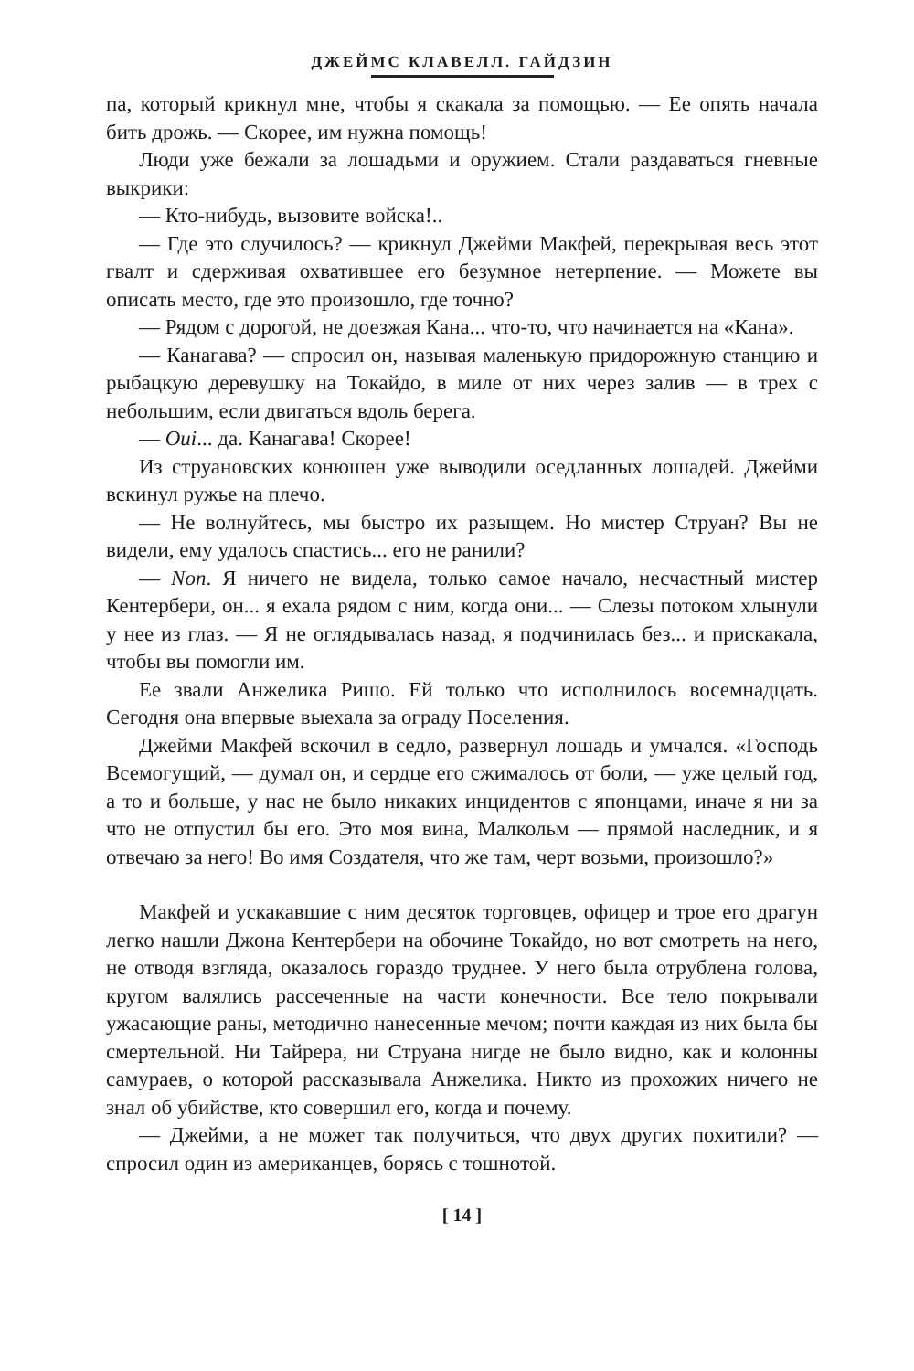ДЖЕЙМС КЛАВЕЛЛ. ГАЙДЗИН
па, который крикнул мне, чтобы я скакала за помощью. — Ее опять начала бить дрожь. — Скорее, им нужна помощь!
Люди уже бежали за лошадьми и оружием. Стали раздаваться гневные выкрики:
— Кто-нибудь, вызовите войска!..
— Где это случилось? — крикнул Джейми Макфей, перекрывая весь этот гвалт и сдерживая охватившее его безумное нетерпение. — Можете вы описать место, где это произошло, где точно?
— Рядом с дорогой, не доезжая Кана... что-то, что начинается на «Кана».
— Канагава? — спросил он, называя маленькую придорожную станцию и рыбацкую деревушку на Токайдо, в миле от них через залив — в трех с небольшим, если двигаться вдоль берега.
— Oui... да. Канагава! Скорее!
Из струановских конюшен уже выводили оседланных лошадей. Джейми вскинул ружье на плечо.
— Не волнуйтесь, мы быстро их разыщем. Но мистер Струан? Вы не видели, ему удалось спастись... его не ранили?
— Non. Я ничего не видела, только самое начало, несчастный мистер Кентербери, он... я ехала рядом с ним, когда они... — Слезы потоком хлынули у нее из глаз. — Я не оглядывалась назад, я подчинилась без... и прискакала, чтобы вы помогли им.
Ее звали Анжелика Ришо. Ей только что исполнилось восемнадцать. Сегодня она впервые выехала за ограду Поселения.
Джейми Макфей вскочил в седло, развернул лошадь и умчался. «Господь Всемогущий, — думал он, и сердце его сжималось от боли, — уже целый год, а то и больше, у нас не было никаких инцидентов с японцами, иначе я ни за что не отпустил бы его. Это моя вина, Малкольм — прямой наследник, и я отвечаю за него! Во имя Создателя, что же там, черт возьми, произошло?»
Макфей и ускакавшие с ним десяток торговцев, офицер и трое его драгун легко нашли Джона Кентербери на обочине Токайдо, но вот смотреть на него, не отводя взгляда, оказалось гораздо труднее. У него была отрублена голова, кругом валялись рассеченные на части конечности. Все тело покрывали ужасающие раны, методично нанесенные мечом; почти каждая из них была бы смертельной. Ни Тайрера, ни Струана нигде не было видно, как и колонны самураев, о которой рассказывала Анжелика. Никто из прохожих ничего не знал об убийстве, кто совершил его, когда и почему.
— Джейми, а не может так получиться, что двух других похитили? — спросил один из американцев, борясь с тошнотой.
[ 14 ]